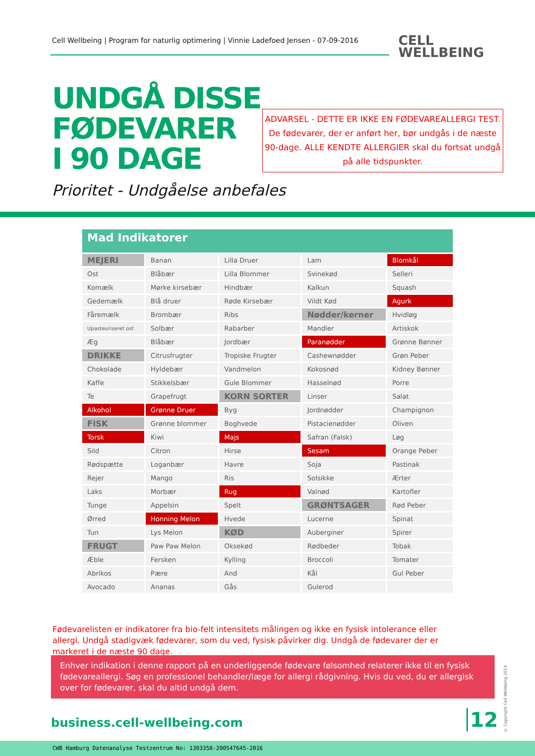Cell Wellbeing | Program for naturlig optimering | Vinnie Ladefoed Jensen - 07-09-2016
CELL
WELLBEING
UNDGÅ DISSE
FØDEVARER
I 90 DAGE
ADVARSEL - DETTE ER IKKE EN FØDEVAREALLERGI TEST.
De fødevarer, der er anført her, bør undgås i de næste
90-dage. ALLE KENDTE ALLERGIER skal du fortsat undgå
på alle tidspunkter.
Prioritet - Undgåelse anbefales
Mad Indikatorer
| MEJERI | Banan | Lilla Druer | Lam | Blomkål |
| Ost | Blåbær | Lilla Blommer | Svinekød | Selleri |
| Komælk | Mørke kirsebær | Hindbær | Kalkun | Squash |
| Gedemælk | Blå druer | Røde Kirsebær | Vildt Kød | Agurk |
| Fåremælk | Brombær | Ribs | Nødder/kerner | Hvidløg |
| Upasteuriseret ost | Solbær | Rabarber | Mandler | Artiskok |
| Æg | Blåbær | Jordbær | Paranødder | Grønne Bønner |
| DRIKKE | Citrusfrugter | Tropiske Frugter | Cashewnødder | Grøn Peber |
| Chokolade | Hyldebær | Vandmelon | Kokosnød | Kidney Bønner |
| Kaffe | Stikkelsbær | Gule Blommer | Hasselnød | Porre |
| Te | Grapefrugt | KORN SORTER | Linser | Salat |
| Alkohol | Grønne Druer | Byg | Jordnødder | Champignon |
| FISK | Grønne blommer | Boghvede | Pistacienødder | Oliven |
| Torsk | Kiwi | Majs | Safran (Falsk) | Løg |
| Sild | Citron | Hirse | Sesam | Orange Peber |
| Rødspætte | Loganbær | Havre | Soja | Pastinak |
| Rejer | Mango | Ris | Solsikke | Ærter |
| Laks | Morbær | Rug | Valnød | Kartofler |
| Tunge | Appelsin | Spelt | GRØNTSAGER | Rød Peber |
| Ørred | Honning Melon | Hvede | Lucerne | Spinat |
| Tun | Lys Melon | KØD | Auberginer | Spirer |
| FRUGT | Paw Paw Melon | Oksekød | Rødbeder | Tobak |
| Æble | Fersken | Kylling | Broccoli | Tomater |
| Abrikos | Pære | And | Kål | Gul Peber |
| Avocado | Ananas | Gås | Gulerod | |
Fødevarelisten er indikatorer fra bio-felt intensitets målingen og ikke en fysisk intolerance eller allergi. Undgå stadigvæk fødevarer, som du ved, fysisk påvirker dig. Undgå de fødevarer der er markeret i de næste 90 dage.
Enhver indikation i denne rapport på en underliggende fødevare følsomhed relaterer ikke til en fysisk fødevareallergi. Søg en professionel behandler/læge for allergi rådgivning. Hvis du ved, du er allergisk over for fødevarer, skal du altid undgå dem.
business.cell-wellbeing.com 12
© Copyright Cell Wellbeing 2014
CWB Hamburg Datenanalyse Testzentrum No: 1303358-200547645-2016